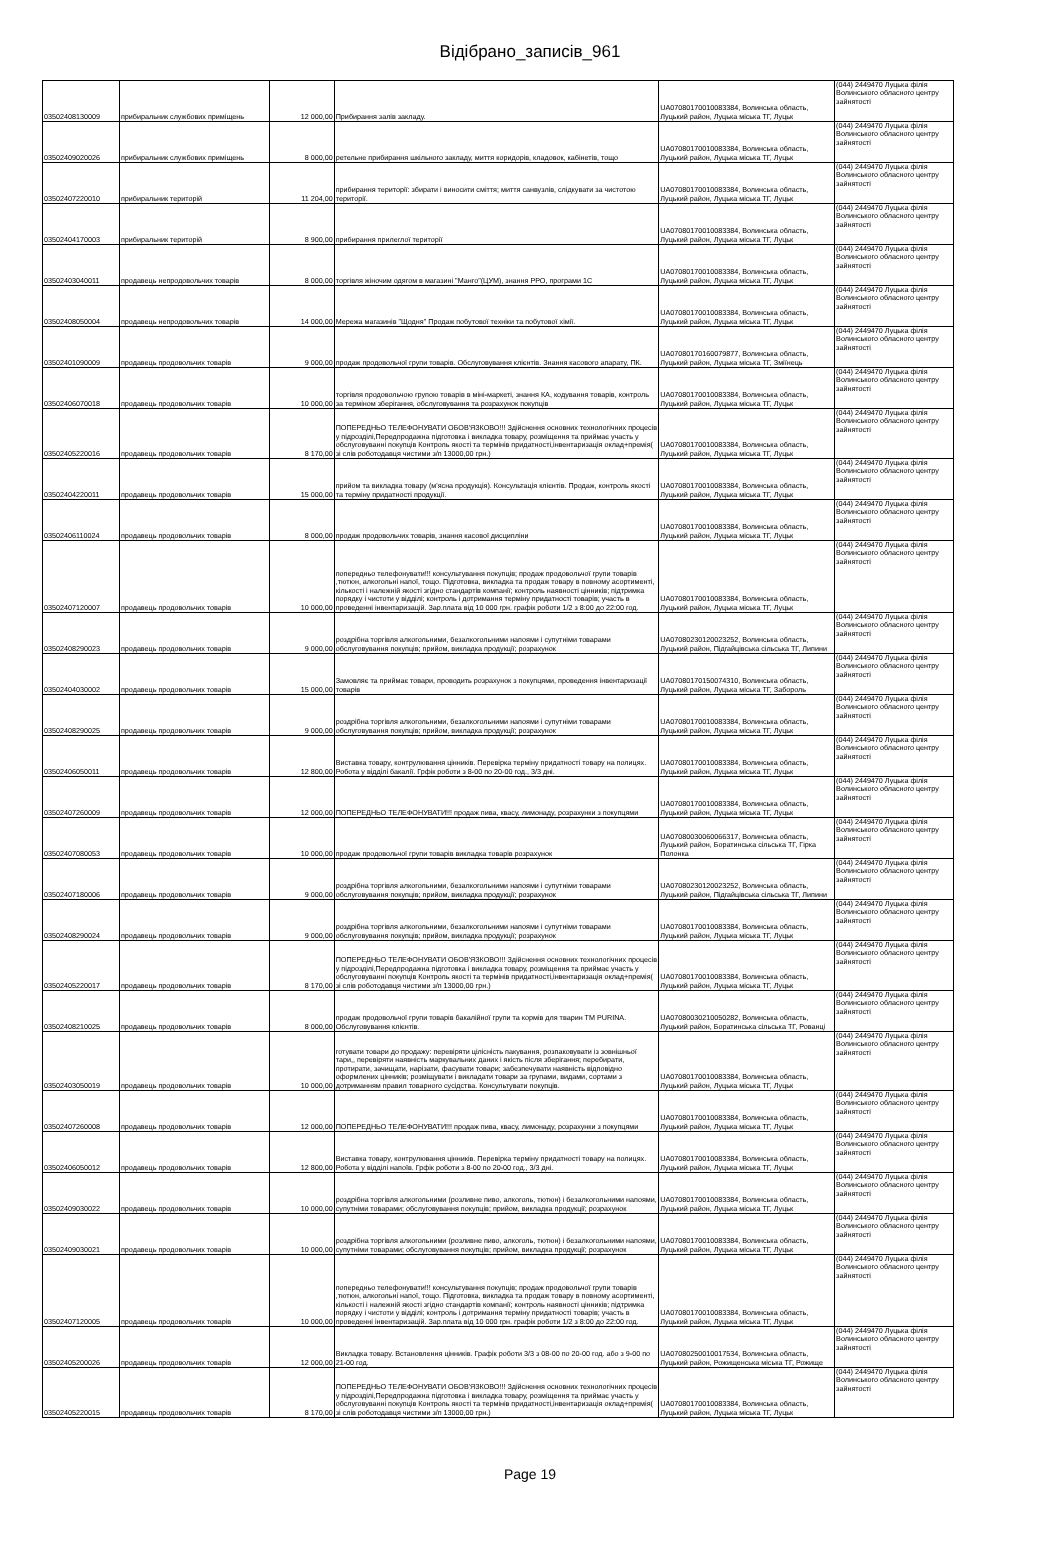Відібрано_записів_961
| 03502408130009 | прибиральник службових приміщень | 12 000,00 | Прибирання залів закладу. | UA07080170010083384, Волинська область, Луцький район, Луцька міська ТГ, Луцьк | (044) 2449470 Луцька філія Волинського обласного центру зайнятості |
| 03502409020026 | прибиральник службових приміщень | 8 000,00 | ретельне прибирання шкільного закладу, миття коридорів, кладовок, кабінетів, тощо | UA07080170010083384, Волинська область, Луцький район, Луцька міська ТГ, Луцьк | (044) 2449470 Луцька філія Волинського обласного центру зайнятості |
| 03502407220010 | прибиральник територій | 11 204,00 | прибирання території: збирати і виносити сміття; миття санвузлів, слідкувати за чистотою території. | UA07080170010083384, Волинська область, Луцький район, Луцька міська ТГ, Луцьк | (044) 2449470 Луцька філія Волинського обласного центру зайнятості |
| 03502404170003 | прибиральник територій | 8 900,00 | прибирання прилеглої території | UA07080170010083384, Волинська область, Луцький район, Луцька міська ТГ, Луцьк | (044) 2449470 Луцька філія Волинського обласного центру зайнятості |
| 03502403040011 | продавець непродовольчих товарів | 8 000,00 | торгівля жіночим одягом в магазині "Манго"(ЦУМ), знання РРО, програми 1С | UA07080170010083384, Волинська область, Луцький район, Луцька міська ТГ, Луцьк | (044) 2449470 Луцька філія Волинського обласного центру зайнятості |
| 03502408050004 | продавець непродовольчих товарів | 14 000,00 | Мережа магазинів "Щодня" Продаж побутової техніки та побутової хімії. | UA07080170010083384, Волинська область, Луцький район, Луцька міська ТГ, Луцьк | (044) 2449470 Луцька філія Волинського обласного центру зайнятості |
| 03502401090009 | продавець продовольчих товарів | 9 000,00 | продаж продовольчої групи товарів. Обслуговування клієнтів. Знання касового апарату, ПК. | UA07080170160079877, Волинська область, Луцький район, Луцька міська ТГ, Зміїнець | (044) 2449470 Луцька філія Волинського обласного центру зайнятості |
| 03502406070018 | продавець продовольчих товарів | 10 000,00 | торгівля продовольчою групою товарів в міні-маркеті, знання КА, кодування товарів, контроль за терміном зберігання, обслуговування та розрахунок покупців | UA07080170010083384, Волинська область, Луцький район, Луцька міська ТГ, Луцьк | (044) 2449470 Луцька філія Волинського обласного центру зайнятості |
| 03502405220016 | продавець продовольчих товарів | 8 170,00 | ПОПЕРЕДНЬО ТЕЛЕФОНУВАТИ ОБОВ'ЯЗКОВО!!! Здійснення основних технологічних процесів у підрозділі,Передпродажна підготовка і викладка товару, розміщення та приймає участь у обслуговуванні покупців Контроль якості та термінів придатності,інвентаризація оклад+премія( зі слів роботодавця чистими з/п 13000,00 грн.) | UA07080170010083384, Волинська область, Луцький район, Луцька міська ТГ, Луцьк | (044) 2449470 Луцька філія Волинського обласного центру зайнятості |
| 03502404220011 | продавець продовольчих товарів | 15 000,00 | прийом та викладка товару (м'ясна продукція). Консультація клієнтів. Продаж, контроль якості та терміну придатності продукції. | UA07080170010083384, Волинська область, Луцький район, Луцька міська ТГ, Луцьк | (044) 2449470 Луцька філія Волинського обласного центру зайнятості |
| 03502406110024 | продавець продовольчих товарів | 8 000,00 | продаж продовольчих товарів, знання касової дисципліни | UA07080170010083384, Волинська область, Луцький район, Луцька міська ТГ, Луцьк | (044) 2449470 Луцька філія Волинського обласного центру зайнятості |
| 03502407120007 | продавець продовольчих товарів | 10 000,00 | попередньо телефонувати!!! консультування покупців; продаж продовольчої групи товарів ,тютюн, алкогольні напої, тощо. Підготовка, викладка та продаж товару в повному асортименті, кількості і належній якості згідно стандартів компанії; контроль наявності цінників; підтримка порядку і чистоти у відділі; контроль і дотримання терміну придатності товарів; участь в проведенні інвентаризацій. Зар.плата від 10 000 грн. графік роботи 1/2 з 8:00 до 22:00 год. | UA07080170010083384, Волинська область, Луцький район, Луцька міська ТГ, Луцьк | (044) 2449470 Луцька філія Волинського обласного центру зайнятості |
| 03502408290023 | продавець продовольчих товарів | 9 000,00 | роздрібна торгівля алкогольними, безалкогольними напоями і супутніми товарами обслуговування покупців; прийом, викладка продукції; розрахунок | UA07080230120023252, Волинська область, Луцький район, Підгайцівська сільська ТГ, Липини | (044) 2449470 Луцька філія Волинського обласного центру зайнятості |
| 03502404030002 | продавець продовольчих товарів | 15 000,00 | Замовляє та приймає товари, проводить розрахунок з покупцями, проведення інвентаризації товарів | UA07080170150074310, Волинська область, Луцький район, Луцька міська ТГ, Забороль | (044) 2449470 Луцька філія Волинського обласного центру зайнятості |
| 03502408290025 | продавець продовольчих товарів | 9 000,00 | роздрібна торгівля алкогольними, безалкогольними напоями і супутніми товарами обслуговування покупців; прийом, викладка продукції; розрахунок | UA07080170010083384, Волинська область, Луцький район, Луцька міська ТГ, Луцьк | (044) 2449470 Луцька філія Волинського обласного центру зайнятості |
| 03502406050011 | продавець продовольчих товарів | 12 800,00 | Виставка товару, контрулювання цінників. Перевірка терміну придатності товару на полицях. Робота у відділі бакалії. Грфік роботи з 8-00 по 20-00 год., 3/3 дні. | UA07080170010083384, Волинська область, Луцький район, Луцька міська ТГ, Луцьк | (044) 2449470 Луцька філія Волинського обласного центру зайнятості |
| 03502407260009 | продавець продовольчих товарів | 12 000,00 | ПОПЕРЕДНЬО ТЕЛЕФОНУВАТИ!!! продаж пива, квасу, лимонаду, розрахунки з покупцями | UA07080170010083384, Волинська область, Луцький район, Луцька міська ТГ, Луцьк | (044) 2449470 Луцька філія Волинського обласного центру зайнятості |
| 03502407080053 | продавець продовольчих товарів | 10 000,00 | продаж продовольчої групи товарів викладка товарів розрахунок | UA07080030060066317, Волинська область, Луцький район, Боратинська сільська ТГ, Гірка Полонка | (044) 2449470 Луцька філія Волинського обласного центру зайнятості |
| 03502407180006 | продавець продовольчих товарів | 9 000,00 | роздрібна торгівля алкогольними, безалкогольними напоями і супутніми товарами обслуговування покупців; прийом, викладка продукції; розрахунок | UA07080230120023252, Волинська область, Луцький район, Підгайцівська сільська ТГ, Липини | (044) 2449470 Луцька філія Волинського обласного центру зайнятості |
| 03502408290024 | продавець продовольчих товарів | 9 000,00 | роздрібна торгівля алкогольними, безалкогольними напоями і супутніми товарами обслуговування покупців; прийом, викладка продукції; розрахунок | UA07080170010083384, Волинська область, Луцький район, Луцька міська ТГ, Луцьк | (044) 2449470 Луцька філія Волинського обласного центру зайнятості |
| 03502405220017 | продавець продовольчих товарів | 8 170,00 | ПОПЕРЕДНЬО ТЕЛЕФОНУВАТИ ОБОВ'ЯЗКОВО!!! Здійснення основних технологічних процесів у підрозділі,Передпродажна підготовка і викладка товару, розміщення та приймає участь у обслуговуванні покупців Контроль якості та термінів придатності,інвентаризація оклад+премія( зі слів роботодавця чистими з/п 13000,00 грн.) | UA07080170010083384, Волинська область, Луцький район, Луцька міська ТГ, Луцьк | (044) 2449470 Луцька філія Волинського обласного центру зайнятості |
| 03502408210025 | продавець продовольчих товарів | 8 000,00 | продаж продовольчої групи товарів бакалійної групи та кормів для тварин ТМ PURINA. Обслуговування клієнтів. | UA07080030210050282, Волинська область, Луцький район, Боратинська сільська ТГ, Рованці | (044) 2449470 Луцька філія Волинського обласного центру зайнятості |
| 03502403050019 | продавець продовольчих товарів | 10 000,00 | готувати товари до продажу: перевіряти цілісність пакування, розпаковувати із зовнішньої тари,, перевіряти наявність маркувальних даних і якість після зберігання; перебирати, протирати, зачищати, нарізати, фасувати товари; забезпечувати наявність відповідно оформлених цінників; розміщувати і викладати товари за групами, видами, сортами з дотриманням правил товарного сусідства. Консультувати покупців. | UA07080170010083384, Волинська область, Луцький район, Луцька міська ТГ, Луцьк | (044) 2449470 Луцька філія Волинського обласного центру зайнятості |
| 03502407260008 | продавець продовольчих товарів | 12 000,00 | ПОПЕРЕДНЬО ТЕЛЕФОНУВАТИ!!! продаж пива, квасу, лимонаду, розрахунки з покупцями | UA07080170010083384, Волинська область, Луцький район, Луцька міська ТГ, Луцьк | (044) 2449470 Луцька філія Волинського обласного центру зайнятості |
| 03502406050012 | продавець продовольчих товарів | 12 800,00 | Виставка товару, контрулювання цінників. Перевірка терміну придатності товару на полицях. Робота у відділі напоїв. Грфік роботи з 8-00 по 20-00 год., 3/3 дні. | UA07080170010083384, Волинська область, Луцький район, Луцька міська ТГ, Луцьк | (044) 2449470 Луцька філія Волинського обласного центру зайнятості |
| 03502409030022 | продавець продовольчих товарів | 10 000,00 | роздрібна торгівля алкогольними (розливне пиво, алкоголь, тютюн) і безалкогольними напоями, супутніми товарами; обслуговування покупців; прийом, викладка продукції; розрахунок | UA07080170010083384, Волинська область, Луцький район, Луцька міська ТГ, Луцьк | (044) 2449470 Луцька філія Волинського обласного центру зайнятості |
| 03502409030021 | продавець продовольчих товарів | 10 000,00 | роздрібна торгівля алкогольними (розливне пиво, алкоголь, тютюн) і безалкогольними напоями, супутніми товарами; обслуговування покупців; прийом, викладка продукції; розрахунок | UA07080170010083384, Волинська область, Луцький район, Луцька міська ТГ, Луцьк | (044) 2449470 Луцька філія Волинського обласного центру зайнятості |
| 03502407120005 | продавець продовольчих товарів | 10 000,00 | попередньо телефонувати!!! консультування покупців; продаж продовольчої групи товарів ,тютюн, алкогольні напої, тощо. Підготовка, викладка та продаж товару в повному асортименті, кількості і належній якості згідно стандартів компанії; контроль наявності цінників; підтримка порядку і чистоти у відділі; контроль і дотримання терміну придатності товарів; участь в проведенні інвентаризацій. Зар.плата від 10 000 грн. графік роботи 1/2 з 8:00 до 22:00 год. | UA07080170010083384, Волинська область, Луцький район, Луцька міська ТГ, Луцьк | (044) 2449470 Луцька філія Волинського обласного центру зайнятості |
| 03502405200026 | продавець продовольчих товарів | 12 000,00 | Викладка товару. Встановлення цінників. Графік роботи 3/3 з 08-00 по 20-00 год. або з 9-00 по 21-00 год. | UA07080250010017534, Волинська область, Луцький район, Рожищенська міська ТГ, Рожище | (044) 2449470 Луцька філія Волинського обласного центру зайнятості |
| 03502405220015 | продавець продовольчих товарів | 8 170,00 | ПОПЕРЕДНЬО ТЕЛЕФОНУВАТИ ОБОВ'ЯЗКОВО!!! Здійснення основних технологічних процесів у підрозділі,Передпродажна підготовка і викладка товару, розміщення та приймає участь у обслуговуванні покупців Контроль якості та термінів придатності,інвентаризація оклад+премія( зі слів роботодавця чистими з/п 13000,00 грн.) | UA07080170010083384, Волинська область, Луцький район, Луцька міська ТГ, Луцьк | (044) 2449470 Луцька філія Волинського обласного центру зайнятості |
Page 19